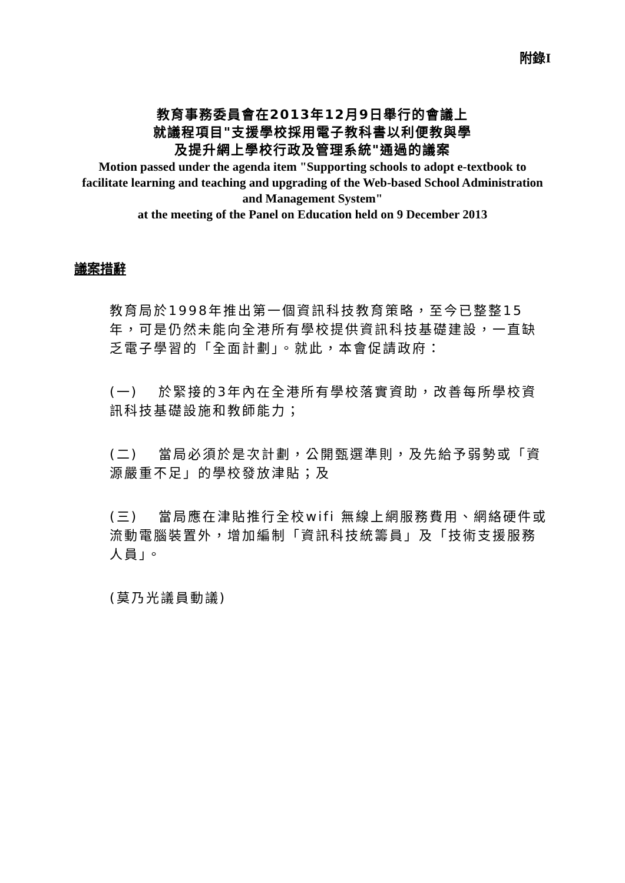附錄I
教育事務委員會在2013年12月9日舉行的會議上
就議程項目"支援學校採用電子教科書以利便教與學
及提升網上學校行政及管理系統"通過的議案
Motion passed under the agenda item "Supporting schools to adopt e-textbook to facilitate learning and teaching and upgrading of the Web-based School Administration and Management System"
at the meeting of the Panel on Education held on 9 December 2013
議案措辭
教育局於1998年推出第一個資訊科技教育策略，至今已整整15年，可是仍然未能向全港所有學校提供資訊科技基礎建設，一直缺乏電子學習的「全面計劃」。就此，本會促請政府：
(一)　 於緊接的3年內在全港所有學校落實資助，改善每所學校資訊科技基礎設施和教師能力；
(二)　 當局必須於是次計劃，公開甄選準則，及先給予弱勢或「資源嚴重不足」的學校發放津貼；及
(三)　 當局應在津貼推行全校wifi 無線上網服務費用、網絡硬件或流動電腦裝置外，增加編制「資訊科技統籌員」及「技術支援服務人員」。
(莫乃光議員動議)